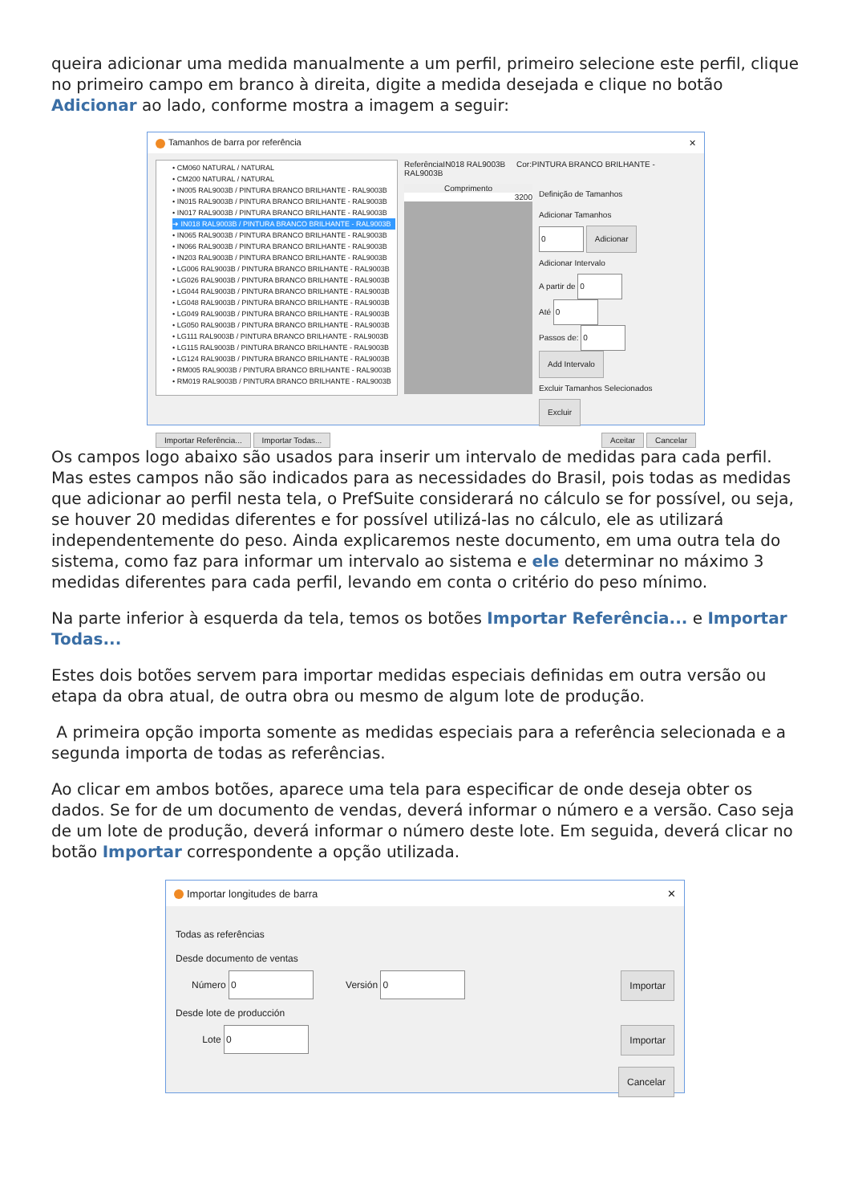queira adicionar uma medida manualmente a um perfil, primeiro selecione este perfil, clique no primeiro campo em branco à direita, digite a medida desejada e clique no botão Adicionar ao lado, conforme mostra a imagem a seguir:
Tamanhos de barra por referência ✕
• CM060 NATURAL / NATURAL
• CM200 NATURAL / NATURAL
• IN005 RAL9003B / PINTURA BRANCO BRILHANTE - RAL9003B
• IN015 RAL9003B / PINTURA BRANCO BRILHANTE - RAL9003B
• IN017 RAL9003B / PINTURA BRANCO BRILHANTE - RAL9003B
➜ IN018 RAL9003B / PINTURA BRANCO BRILHANTE - RAL9003B
• IN065 RAL9003B / PINTURA BRANCO BRILHANTE - RAL9003B
• IN066 RAL9003B / PINTURA BRANCO BRILHANTE - RAL9003B
• IN203 RAL9003B / PINTURA BRANCO BRILHANTE - RAL9003B
• LG006 RAL9003B / PINTURA BRANCO BRILHANTE - RAL9003B
• LG026 RAL9003B / PINTURA BRANCO BRILHANTE - RAL9003B
• LG044 RAL9003B / PINTURA BRANCO BRILHANTE - RAL9003B
• LG048 RAL9003B / PINTURA BRANCO BRILHANTE - RAL9003B
• LG049 RAL9003B / PINTURA BRANCO BRILHANTE - RAL9003B
• LG050 RAL9003B / PINTURA BRANCO BRILHANTE - RAL9003B
• LG111 RAL9003B / PINTURA BRANCO BRILHANTE - RAL9003B
• LG115 RAL9003B / PINTURA BRANCO BRILHANTE - RAL9003B
• LG124 RAL9003B / PINTURA BRANCO BRILHANTE - RAL9003B
• RM005 RAL9003B / PINTURA BRANCO BRILHANTE - RAL9003B
• RM019 RAL9003B / PINTURA BRANCO BRILHANTE - RAL9003B
ReferênciaIN018 RAL9003B Cor:PINTURA BRANCO BRILHANTE - RAL9003B
Comprimento
3200
Definição de Tamanhos
Adicionar Tamanhos
0 Adicionar
Adicionar Intervalo
A partir de 0
Até 0
Passos de: 0
Add Intervalo
Excluir Tamanhos Selecionados
Excluir
Importar Referência... Importar Todas... Aceitar Cancelar
Os campos logo abaixo são usados para inserir um intervalo de medidas para cada perfil. Mas estes campos não são indicados para as necessidades do Brasil, pois todas as medidas que adicionar ao perfil nesta tela, o PrefSuite considerará no cálculo se for possível, ou seja, se houver 20 medidas diferentes e for possível utilizá-las no cálculo, ele as utilizará independentemente do peso. Ainda explicaremos neste documento, em uma outra tela do sistema, como faz para informar um intervalo ao sistema e ele determinar no máximo 3 medidas diferentes para cada perfil, levando em conta o critério do peso mínimo.
Na parte inferior à esquerda da tela, temos os botões Importar Referência... e Importar Todas...
Estes dois botões servem para importar medidas especiais definidas em outra versão ou etapa da obra atual, de outra obra ou mesmo de algum lote de produção.
A primeira opção importa somente as medidas especiais para a referência selecionada e a segunda importa de todas as referências.
Ao clicar em ambos botões, aparece uma tela para especificar de onde deseja obter os dados. Se for de um documento de vendas, deverá informar o número e a versão. Caso seja de um lote de produção, deverá informar o número deste lote. Em seguida, deverá clicar no botão Importar correspondente a opção utilizada.
Importar longitudes de barra ✕
Todas as referências
Desde documento de ventas
Número 0 Versión 0 Importar
Desde lote de producción
Lote 0 Importar
Cancelar